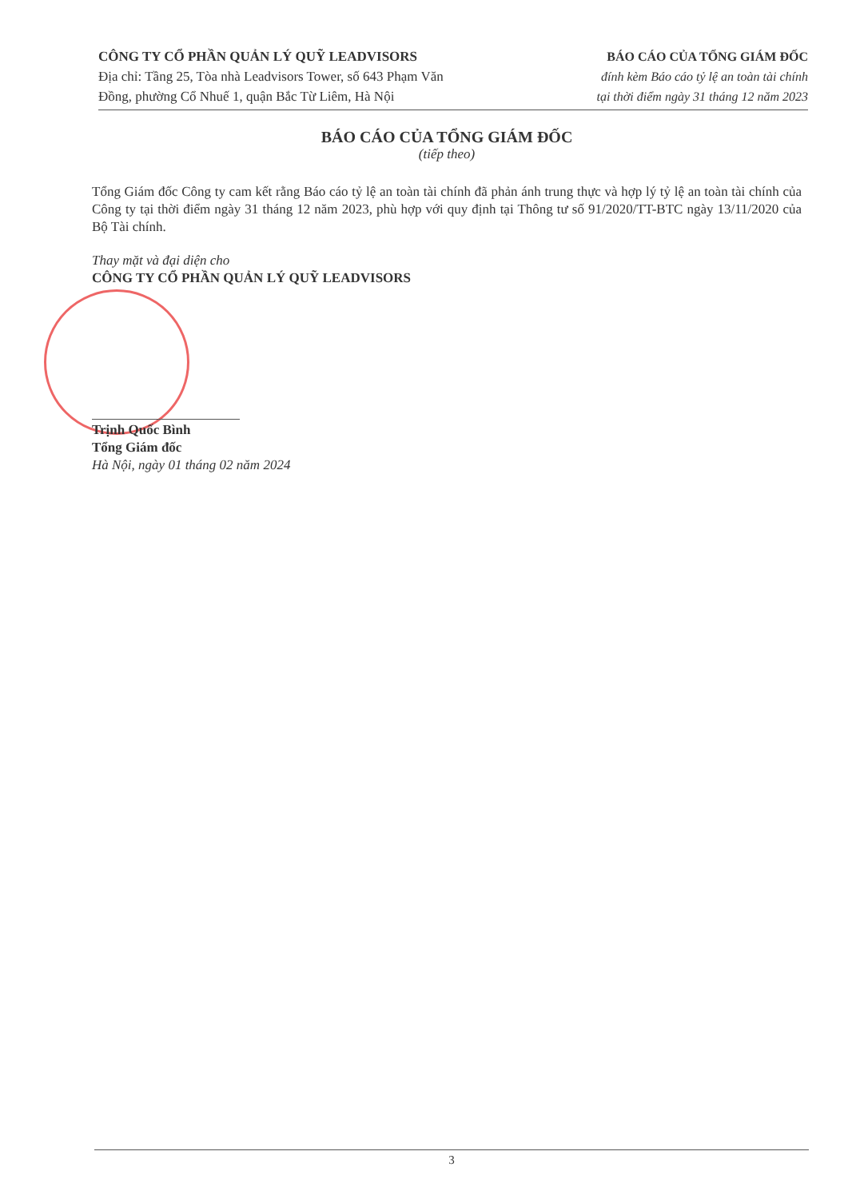CÔNG TY CỔ PHẦN QUẢN LÝ QUỸ LEADVISORS
Địa chỉ: Tầng 25, Tòa nhà Leadvisors Tower, số 643 Phạm Văn
Đồng, phường Cổ Nhuế 1, quận Bắc Từ Liêm, Hà Nội
BÁO CÁO CỦA TỔNG GIÁM ĐỐC
đính kèm Báo cáo tỷ lệ an toàn tài chính
tại thời điểm ngày 31 tháng 12 năm 2023
BÁO CÁO CỦA TỔNG GIÁM ĐỐC
(tiếp theo)
Tổng Giám đốc Công ty cam kết rằng Báo cáo tỷ lệ an toàn tài chính đã phản ánh trung thực và hợp lý tỷ lệ an toàn tài chính của Công ty tại thời điểm ngày 31 tháng 12 năm 2023, phù hợp với quy định tại Thông tư số 91/2020/TT-BTC ngày 13/11/2020 của Bộ Tài chính.
Thay mặt và đại diện cho
CÔNG TY CỔ PHẦN QUẢN LÝ QUỸ LEADVISORS
Trịnh Quốc Bình
Tổng Giám đốc
Hà Nội, ngày 01 tháng 02 năm 2024
3